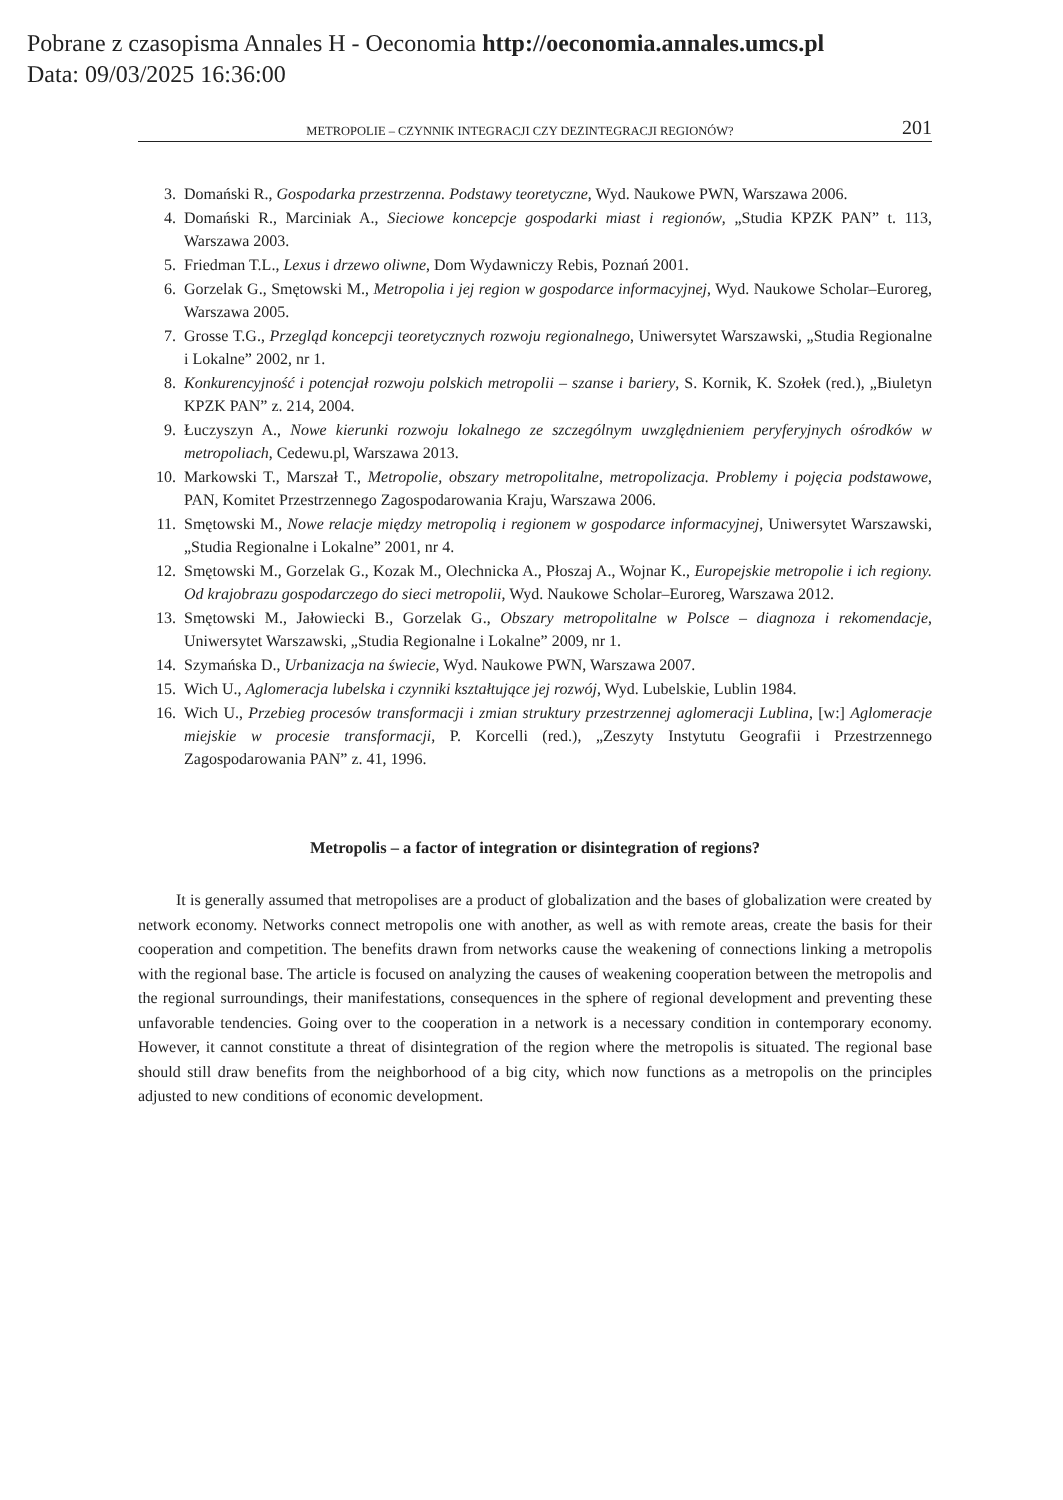Pobrane z czasopisma Annales H - Oeconomia http://oeconomia.annales.umcs.pl
Data: 09/03/2025 16:36:00
METROPOLIE – CZYNNIK INTEGRACJI CZY DEZINTEGRACJI REGIONÓW? 201
3. Domański R., Gospodarka przestrzenna. Podstawy teoretyczne, Wyd. Naukowe PWN, Warszawa 2006.
4. Domański R., Marciniak A., Sieciowe koncepcje gospodarki miast i regionów, „Studia KPZK PAN” t. 113, Warszawa 2003.
5. Friedman T.L., Lexus i drzewo oliwne, Dom Wydawniczy Rebis, Poznań 2001.
6. Gorzelak G., Smętowski M., Metropolia i jej region w gospodarce informacyjnej, Wyd. Naukowe Scholar–Euroreg, Warszawa 2005.
7. Grosse T.G., Przegląd koncepcji teoretycznych rozwoju regionalnego, Uniwersytet Warszawski, „Studia Regionalne i Lokalne” 2002, nr 1.
8. Konkurencyjność i potencjał rozwoju polskich metropolii – szanse i bariery, S. Kornik, K. Szołek (red.), „Biuletyn KPZK PAN” z. 214, 2004.
9. Łuczyszyn A., Nowe kierunki rozwoju lokalnego ze szczególnym uwzględnieniem peryferyjnych ośrodków w metropoliach, Cedewu.pl, Warszawa 2013.
10. Markowski T., Marszał T., Metropolie, obszary metropolitalne, metropolizacja. Problemy i pojęcia podstawowe, PAN, Komitet Przestrzennego Zagospodarowania Kraju, Warszawa 2006.
11. Smętowski M., Nowe relacje między metropolią i regionem w gospodarce informacyjnej, Uniwersytet Warszawski, „Studia Regionalne i Lokalne” 2001, nr 4.
12. Smętowski M., Gorzelak G., Kozak M., Olechnicka A., Płoszaj A., Wojnar K., Europejskie metropolie i ich regiony. Od krajobrazu gospodarczego do sieci metropolii, Wyd. Naukowe Scholar–Euroreg, Warszawa 2012.
13. Smętowski M., Jałowiecki B., Gorzelak G., Obszary metropolitalne w Polsce – diagnoza i rekomendacje, Uniwersytet Warszawski, „Studia Regionalne i Lokalne” 2009, nr 1.
14. Szymańska D., Urbanizacja na świecie, Wyd. Naukowe PWN, Warszawa 2007.
15. Wich U., Aglomeracja lubelska i czynniki kształtujące jej rozwój, Wyd. Lubelskie, Lublin 1984.
16. Wich U., Przebieg procesów transformacji i zmian struktury przestrzennej aglomeracji Lublina, [w:] Aglomeracje miejskie w procesie transformacji, P. Korcelli (red.), „Zeszyty Instytutu Geografii i Przestrzennego Zagospodarowania PAN” z. 41, 1996.
Metropolis – a factor of integration or disintegration of regions?
It is generally assumed that metropolises are a product of globalization and the bases of globalization were created by network economy. Networks connect metropolis one with another, as well as with remote areas, create the basis for their cooperation and competition. The benefits drawn from networks cause the weakening of connections linking a metropolis with the regional base. The article is focused on analyzing the causes of weakening cooperation between the metropolis and the regional surroundings, their manifestations, consequences in the sphere of regional development and preventing these unfavorable tendencies. Going over to the cooperation in a network is a necessary condition in contemporary economy. However, it cannot constitute a threat of disintegration of the region where the metropolis is situated. The regional base should still draw benefits from the neighborhood of a big city, which now functions as a metropolis on the principles adjusted to new conditions of economic development.